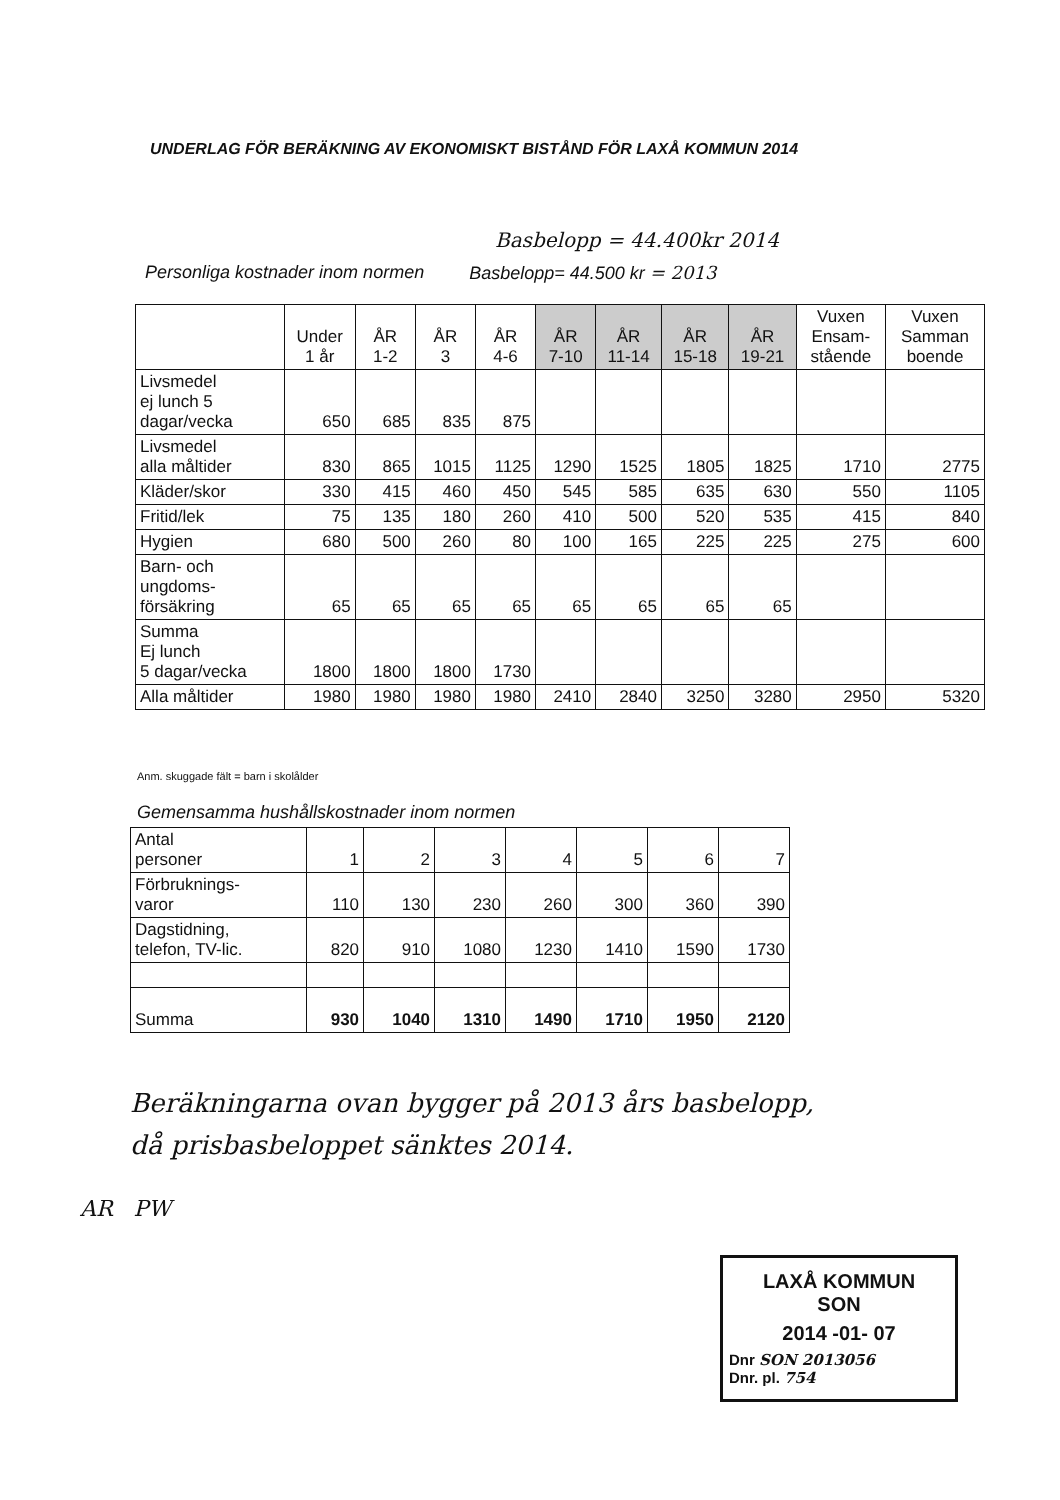UNDERLAG FÖR BERÄKNING AV EKONOMISKT BISTÅND FÖR LAXÅ KOMMUN 2014
Basbelopp = 44.400kr 2014
Personliga kostnader inom normen Basbelopp= 44.500 kr = 2013
| | Under 1 år | ÅR 1-2 | ÅR 3 | ÅR 4-6 | ÅR 7-10 | ÅR 11-14 | ÅR 15-18 | ÅR 19-21 | Vuxen Ensam- stående | Vuxen Samman boende |
| --- | --- | --- | --- | --- | --- | --- | --- | --- | --- | --- |
| Livsmedel ej lunch 5 dagar/vecka | 650 | 685 | 835 | 875 | | | | | | |
| Livsmedel alla måltider | 830 | 865 | 1015 | 1125 | 1290 | 1525 | 1805 | 1825 | 1710 | 2775 |
| Kläder/skor | 330 | 415 | 460 | 450 | 545 | 585 | 635 | 630 | 550 | 1105 |
| Fritid/lek | 75 | 135 | 180 | 260 | 410 | 500 | 520 | 535 | 415 | 840 |
| Hygien | 680 | 500 | 260 | 80 | 100 | 165 | 225 | 225 | 275 | 600 |
| Barn- och ungdoms- försäkring | 65 | 65 | 65 | 65 | 65 | 65 | 65 | 65 | | |
| Summa Ej lunch 5 dagar/vecka | 1800 | 1800 | 1800 | 1730 | | | | | | |
| Alla måltider | 1980 | 1980 | 1980 | 1980 | 2410 | 2840 | 3250 | 3280 | 2950 | 5320 |
Anm. skuggade fält = barn i skolålder
Gemensamma hushållskostnader inom normen
| Antal personer | 1 | 2 | 3 | 4 | 5 | 6 | 7 |
| Förbruknings- varor | 110 | 130 | 230 | 260 | 300 | 360 | 390 |
| Dagstidning, telefon, TV-lic. | 820 | 910 | 1080 | 1230 | 1410 | 1590 | 1730 |
| Summa | 930 | 1040 | 1310 | 1490 | 1710 | 1950 | 2120 |
Beräkningarna ovan bygger på 2013 års basbelopp,
då prisbasbeloppet sänktes 2014.
LAXÅ KOMMUN
SON
2014 -01- 07
Dnr SON 2013056
Dnr. pl. 754
AR PW